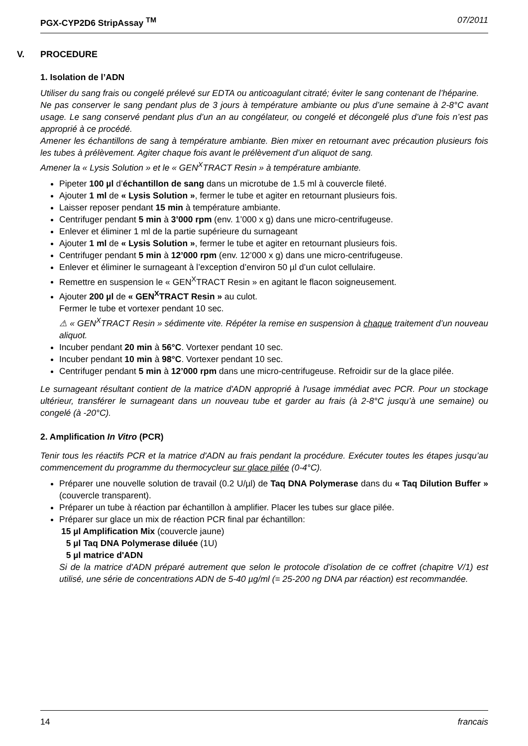PGX-CYP2D6 StripAssay <sup>TM</sup> 07/2011
V. PROCEDURE
1. Isolation de l’ADN
Utiliser du sang frais ou congelé prélevé sur EDTA ou anticoagulant citraté; éviter le sang contenant de l’héparine.
Ne pas conserver le sang pendant plus de 3 jours à température ambiante ou plus d’une semaine à 2-8°C avant usage. Le sang conservé pendant plus d’un an au congélateur, ou congelé et décongelé plus d’une fois n’est pas approprié à ce procédé.
Amener les échantillons de sang à température ambiante. Bien mixer en retournant avec précaution plusieurs fois les tubes à prélèvement. Agiter chaque fois avant le prélèvement d’un aliquot de sang.
Amener la « Lysis Solution » et le « GEN<sup>X</sup>TRACT Resin » à température ambiante.
Pipeter 100 µl d’échantillon de sang dans un microtube de 1.5 ml à couvercle fileté.
Ajouter 1 ml de « Lysis Solution », fermer le tube et agiter en retournant plusieurs fois.
Laisser reposer pendant 15 min à température ambiante.
Centrifuger pendant 5 min à 3’000 rpm (env. 1’000 x g) dans une micro-centrifugeuse.
Enlever et éliminer 1 ml de la partie supérieure du surnageant
Ajouter 1 ml de « Lysis Solution », fermer le tube et agiter en retournant plusieurs fois.
Centrifuger pendant 5 min à 12’000 rpm (env. 12’000 x g) dans une micro-centrifugeuse.
Enlever et éliminer le surnageant à l’exception d’environ 50 µl d’un culot cellulaire.
Remettre en suspension le « GEN<sup>X</sup>TRACT Resin » en agitant le flacon soigneusement.
Ajouter 200 µl de « GEN<sup>X</sup>TRACT Resin » au culot.
Fermer le tube et vortexer pendant 10 sec.
⚠ « GEN<sup>X</sup>TRACT Resin » sédimente vite. Répéter la remise en suspension à chaque traitement d’un nouveau aliquot.
Incuber pendant 20 min à 56°C. Vortexer pendant 10 sec.
Incuber pendant 10 min à 98°C. Vortexer pendant 10 sec.
Centrifuger pendant 5 min à 12’000 rpm dans une micro-centrifugeuse. Refroidir sur de la glace pilée.
Le surnageant résultant contient de la matrice d'ADN approprié à l'usage immédiat avec PCR. Pour un stockage ultérieur, transférer le surnageant dans un nouveau tube et garder au frais (à 2-8°C jusqu’à une semaine) ou congelé (à -20°C).
2. Amplification In Vitro (PCR)
Tenir tous les réactifs PCR et la matrice d'ADN au frais pendant la procédure. Exécuter toutes les étapes jusqu’au commencement du programme du thermocycleur sur glace pilée (0-4°C).
Préparer une nouvelle solution de travail (0.2 U/µl) de Taq DNA Polymerase dans du « Taq Dilution Buffer » (couvercle transparent).
Préparer un tube à réaction par échantillon à amplifier. Placer les tubes sur glace pilée.
Préparer sur glace un mix de réaction PCR final par échantillon:
15 µl Amplification Mix (couvercle jaune)
5 µl Taq DNA Polymerase diluée (1U)
5 µl matrice d'ADN
Si de la matrice d'ADN préparé autrement que selon le protocole d’isolation de ce coffret (chapitre V/1) est utilisé, une série de concentrations ADN de 5-40 µg/ml (= 25-200 ng DNA par réaction) est recommandée.
14 francais